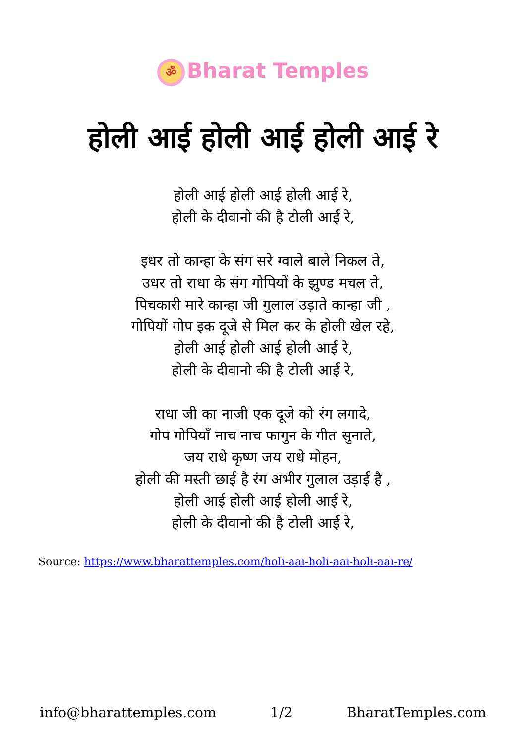ॐ Bharat Temples
होली आई होली आई होली आई रे
होली आई होली आई होली आई रे,
होली के दीवानो की है टोली आई रे,
इधर तो कान्हा के संग सरे ग्वाले बाले निकल ते,
उधर तो राधा के संग गोपियों के झुण्ड मचल ते,
पिचकारी मारे कान्हा जी गुलाल उड़ाते कान्हा जी ,
गोपियों गोप इक दूजे से मिल कर के होली खेल रहे,
होली आई होली आई होली आई रे,
होली के दीवानो की है टोली आई रे,
राधा जी का नाजी एक दूजे को रंग लगादे,
गोप गोपियाँ नाच नाच फागुन के गीत सुनाते,
जय राधे कृष्ण जय राधे मोहन,
होली की मस्ती छाई है रंग अभीर गुलाल उड़ाई है ,
होली आई होली आई होली आई रे,
होली के दीवानो की है टोली आई रे,
Source: https://www.bharattemples.com/holi-aai-holi-aai-holi-aai-re/
info@bharattemples.com 1/2 BharatTemples.com